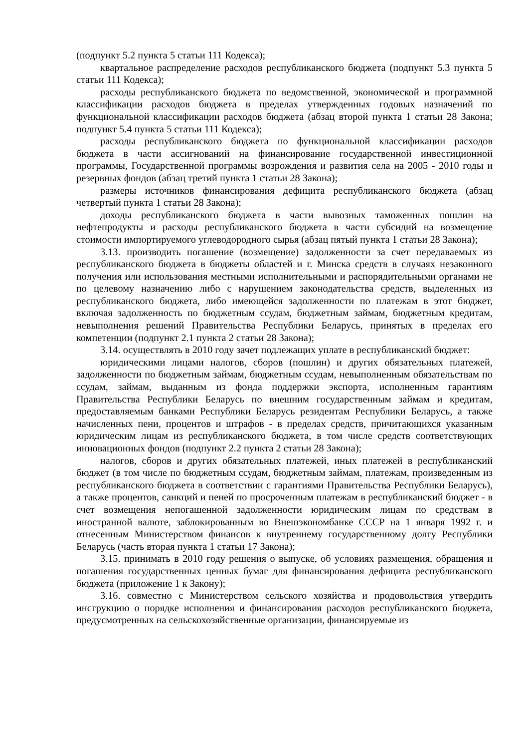(подпункт 5.2 пункта 5 статьи 111 Кодекса);
квартальное распределение расходов республиканского бюджета (подпункт 5.3 пункта 5 статьи 111 Кодекса);
расходы республиканского бюджета по ведомственной, экономической и программной классификации расходов бюджета в пределах утвержденных годовых назначений по функциональной классификации расходов бюджета (абзац второй пункта 1 статьи 28 Закона; подпункт 5.4 пункта 5 статьи 111 Кодекса);
расходы республиканского бюджета по функциональной классификации расходов бюджета в части ассигнований на финансирование государственной инвестиционной программы, Государственной программы возрождения и развития села на 2005 - 2010 годы и резервных фондов (абзац третий пункта 1 статьи 28 Закона);
размеры источников финансирования дефицита республиканского бюджета (абзац четвертый пункта 1 статьи 28 Закона);
доходы республиканского бюджета в части вывозных таможенных пошлин на нефтепродукты и расходы республиканского бюджета в части субсидий на возмещение стоимости импортируемого углеводородного сырья (абзац пятый пункта 1 статьи 28 Закона);
3.13. производить погашение (возмещение) задолженности за счет передаваемых из республиканского бюджета в бюджеты областей и г. Минска средств в случаях незаконного получения или использования местными исполнительными и распорядительными органами не по целевому назначению либо с нарушением законодательства средств, выделенных из республиканского бюджета, либо имеющейся задолженности по платежам в этот бюджет, включая задолженность по бюджетным ссудам, бюджетным займам, бюджетным кредитам, невыполнения решений Правительства Республики Беларусь, принятых в пределах его компетенции (подпункт 2.1 пункта 2 статьи 28 Закона);
3.14. осуществлять в 2010 году зачет подлежащих уплате в республиканский бюджет:
юридическими лицами налогов, сборов (пошлин) и других обязательных платежей, задолженности по бюджетным займам, бюджетным ссудам, невыполненным обязательствам по ссудам, займам, выданным из фонда поддержки экспорта, исполненным гарантиям Правительства Республики Беларусь по внешним государственным займам и кредитам, предоставляемым банками Республики Беларусь резидентам Республики Беларусь, а также начисленных пени, процентов и штрафов - в пределах средств, причитающихся указанным юридическим лицам из республиканского бюджета, в том числе средств соответствующих инновационных фондов (подпункт 2.2 пункта 2 статьи 28 Закона);
налогов, сборов и других обязательных платежей, иных платежей в республиканский бюджет (в том числе по бюджетным ссудам, бюджетным займам, платежам, произведенным из республиканского бюджета в соответствии с гарантиями Правительства Республики Беларусь), а также процентов, санкций и пеней по просроченным платежам в республиканский бюджет - в счет возмещения непогашенной задолженности юридическим лицам по средствам в иностранной валюте, заблокированным во Внешэкономбанке СССР на 1 января 1992 г. и отнесенным Министерством финансов к внутреннему государственному долгу Республики Беларусь (часть вторая пункта 1 статьи 17 Закона);
3.15. принимать в 2010 году решения о выпуске, об условиях размещения, обращения и погашения государственных ценных бумаг для финансирования дефицита республиканского бюджета (приложение 1 к Закону);
3.16. совместно с Министерством сельского хозяйства и продовольствия утвердить инструкцию о порядке исполнения и финансирования расходов республиканского бюджета, предусмотренных на сельскохозяйственные организации, финансируемые из